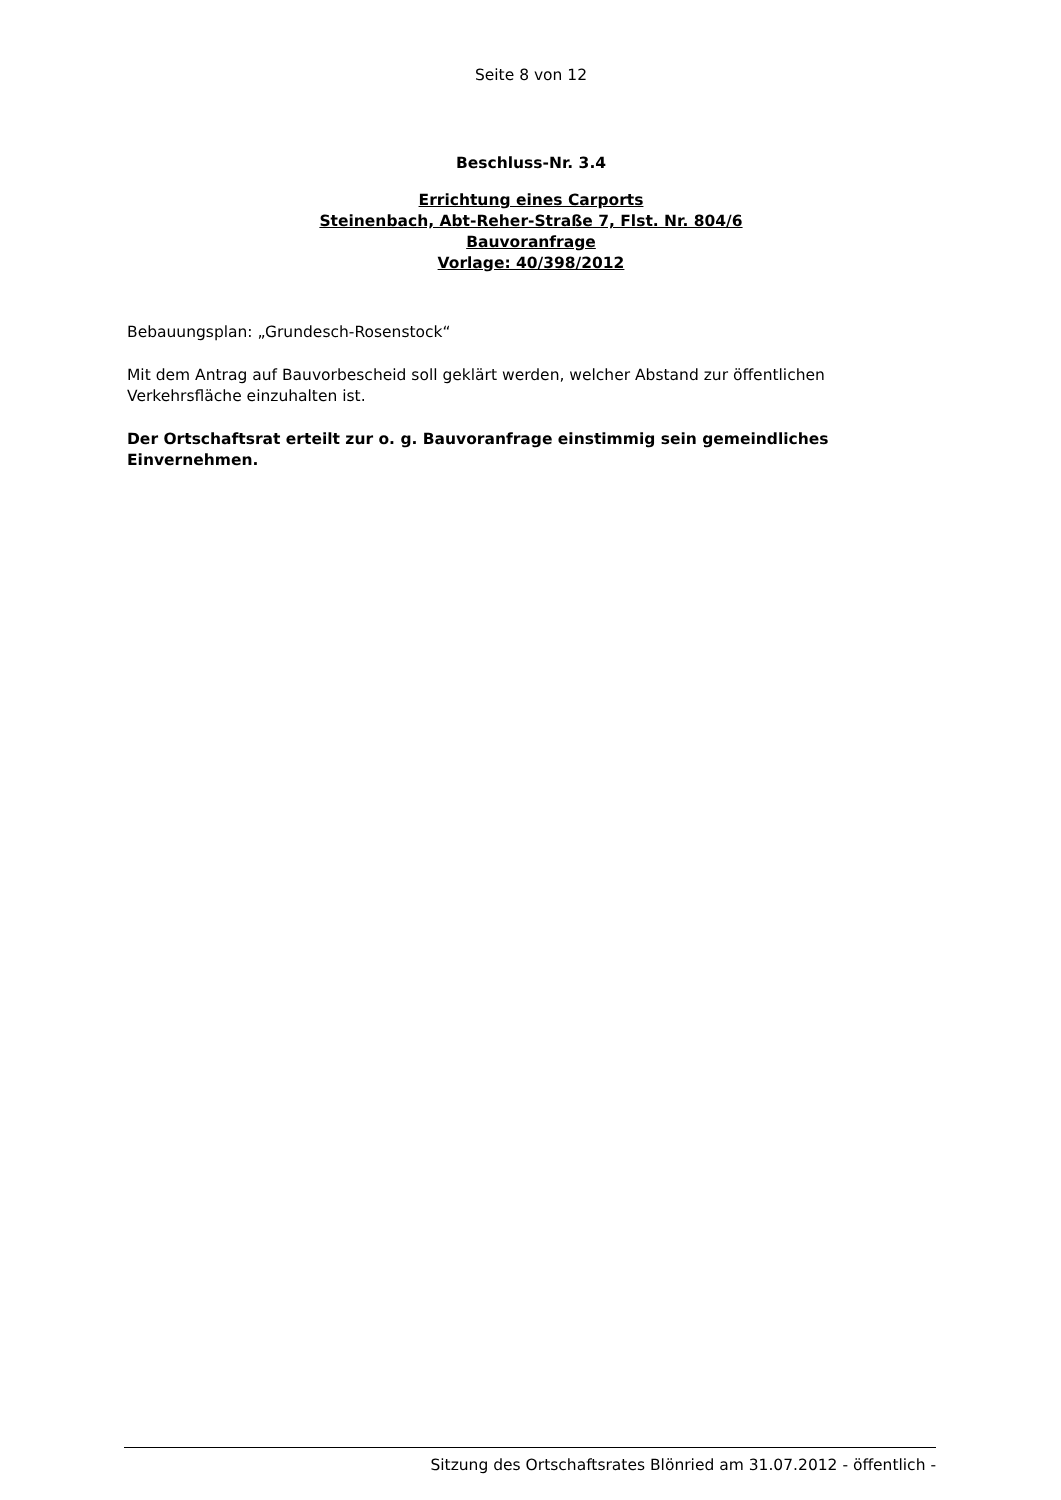Seite 8 von 12
Beschluss-Nr. 3.4
Errichtung eines Carports
Steinenbach, Abt-Reher-Straße 7, Flst. Nr. 804/6
Bauvoranfrage
Vorlage: 40/398/2012
Bebauungsplan: „Grundesch-Rosenstock“
Mit dem Antrag auf Bauvorbescheid soll geklärt werden, welcher Abstand zur öffentlichen Verkehrsfläche einzuhalten ist.
Der Ortschaftsrat erteilt zur o. g. Bauvoranfrage einstimmig sein gemeindliches Einvernehmen.
Sitzung des Ortschaftsrates Blönried am 31.07.2012 - öffentlich -